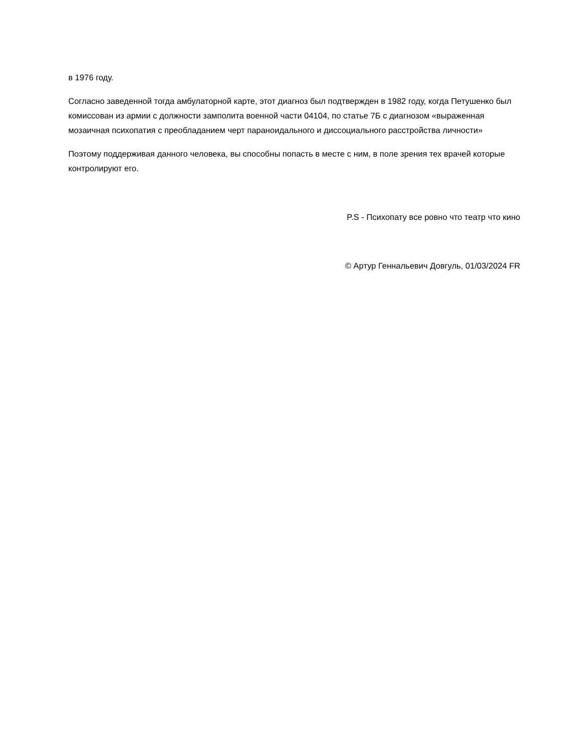в 1976 году.
Согласно заведенной тогда амбулаторной карте, этот диагноз был подтвержден в 1982 году, когда Петушенко был комиссован из армии с должности замполита военной части 04104, по статье 7Б с диагнозом «выраженная мозаичная психопатия с преобладанием черт параноидального и диссоциального расстройства личности»
Поэтому поддерживая данного человека, вы способны попасть в месте с ним, в поле зрения тех врачей которые контролируют его.
P.S - Психопату все ровно что театр что кино
© Артур Геннальевич Довгуль, 01/03/2024 FR